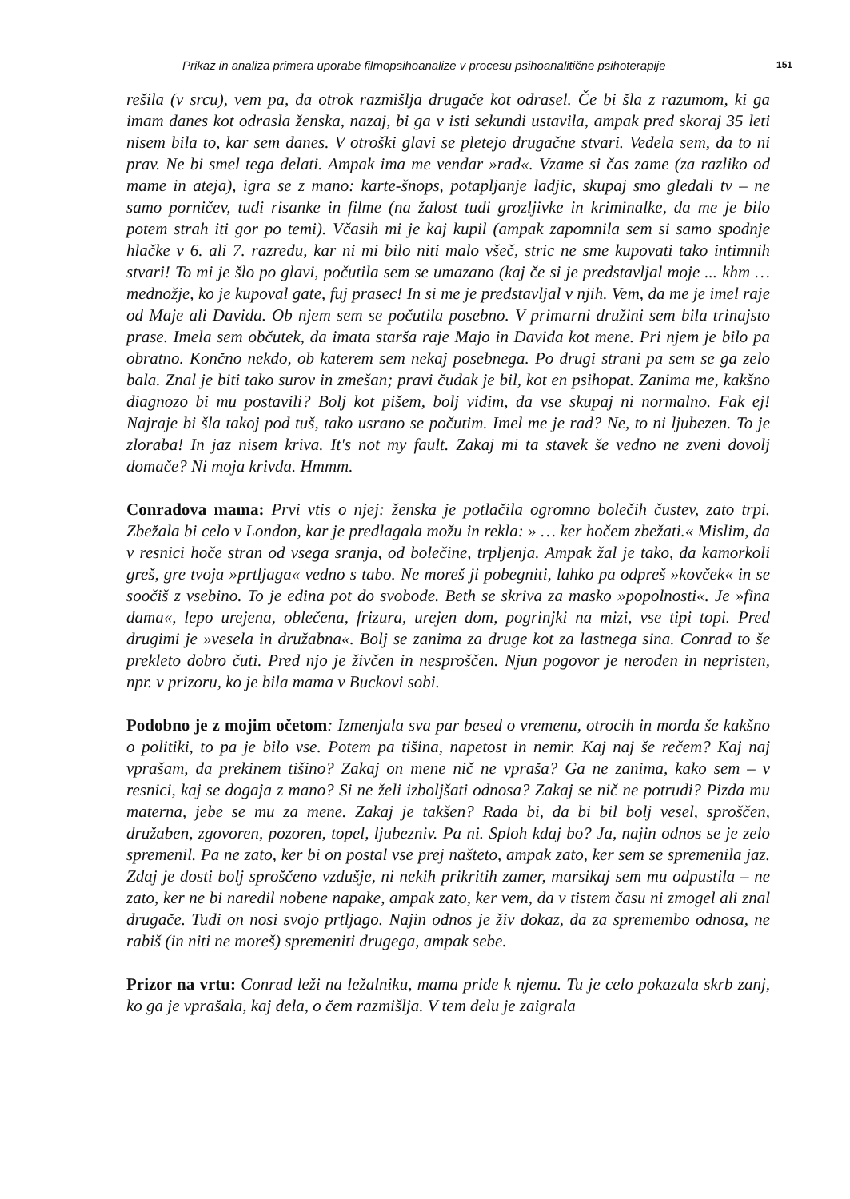Prikaz in analiza primera uporabe filmopsihoanalize v procesu psihoanalitične psihoterapije 151
rešila (v srcu), vem pa, da otrok razmišlja drugače kot odrasel. Če bi šla z razumom, ki ga imam danes kot odrasla ženska, nazaj, bi ga v isti sekundi ustavila, ampak pred skoraj 35 leti nisem bila to, kar sem danes. V otroški glavi se pletejo drugačne stvari. Vedela sem, da to ni prav. Ne bi smel tega delati. Ampak ima me vendar »rad«. Vzame si čas zame (za razliko od mame in ateja), igra se z mano: karte-šnops, potapljanje ladjic, skupaj smo gledali tv – ne samo porničev, tudi risanke in filme (na žalost tudi grozljivke in kriminalke, da me je bilo potem strah iti gor po temi). Včasih mi je kaj kupil (ampak zapomnila sem si samo spodnje hlačke v 6. ali 7. razredu, kar ni mi bilo niti malo všeč, stric ne sme kupovati tako intimnih stvari! To mi je šlo po glavi, počutila sem se umazano (kaj če si je predstavljal moje ... khm … mednožje, ko je kupoval gate, fuj prasec! In si me je predstavljal v njih. Vem, da me je imel raje od Maje ali Davida. Ob njem sem se počutila posebno. V primarni družini sem bila trinajsto prase. Imela sem občutek, da imata starša raje Majo in Davida kot mene. Pri njem je bilo pa obratno. Končno nekdo, ob katerem sem nekaj posebnega. Po drugi strani pa sem se ga zelo bala. Znal je biti tako surov in zmešan; pravi čudak je bil, kot en psihopat. Zanima me, kakšno diagnozo bi mu postavili? Bolj kot pišem, bolj vidim, da vse skupaj ni normalno. Fak ej! Najraje bi šla takoj pod tuš, tako usrano se počutim. Imel me je rad? Ne, to ni ljubezen. To je zloraba! In jaz nisem kriva. It's not my fault. Zakaj mi ta stavek še vedno ne zveni dovolj domače? Ni moja krivda. Hmmm.
Conradova mama: Prvi vtis o njej: ženska je potlačila ogromno bolečih čustev, zato trpi. Zbežala bi celo v London, kar je predlagala možu in rekla: » … ker hočem zbežati.« Mislim, da v resnici hoče stran od vsega sranja, od bolečine, trpljenja. Ampak žal je tako, da kamorkoli greš, gre tvoja »prtljaga« vedno s tabo. Ne moreš ji pobegniti, lahko pa odpreš »kovček« in se soočiš z vsebino. To je edina pot do svobode. Beth se skriva za masko »popolnosti«. Je »fina dama«, lepo urejena, oblečena, frizura, urejen dom, pogrinjki na mizi, vse tipi topi. Pred drugimi je »vesela in družabna«. Bolj se zanima za druge kot za lastnega sina. Conrad to še prekleto dobro čuti. Pred njo je živčen in nesproščen. Njun pogovor je neroden in nepristen, npr. v prizoru, ko je bila mama v Buckovi sobi.
Podobno je z mojim očetom: Izmenjala sva par besed o vremenu, otrocih in morda še kakšno o politiki, to pa je bilo vse. Potem pa tišina, napetost in nemir. Kaj naj še rečem? Kaj naj vprašam, da prekinem tišino? Zakaj on mene nič ne vpraša? Ga ne zanima, kako sem – v resnici, kaj se dogaja z mano? Si ne želi izboljšati odnosa? Zakaj se nič ne potrudi? Pizda mu materna, jebe se mu za mene. Zakaj je takšen? Rada bi, da bi bil bolj vesel, sproščen, družaben, zgovoren, pozoren, topel, ljubezniv. Pa ni. Sploh kdaj bo? Ja, najin odnos se je zelo spremenil. Pa ne zato, ker bi on postal vse prej našteto, ampak zato, ker sem se spremenila jaz. Zdaj je dosti bolj sproščeno vzdušje, ni nekih prikritih zamer, marsikaj sem mu odpustila – ne zato, ker ne bi naredil nobene napake, ampak zato, ker vem, da v tistem času ni zmogel ali znal drugače. Tudi on nosi svojo prtljago. Najin odnos je živ dokaz, da za spremembo odnosa, ne rabiš (in niti ne moreš) spremeniti drugega, ampak sebe.
Prizor na vrtu: Conrad leži na ležalniku, mama pride k njemu. Tu je celo pokazala skrb zanj, ko ga je vprašala, kaj dela, o čem razmišlja. V tem delu je zaigrala